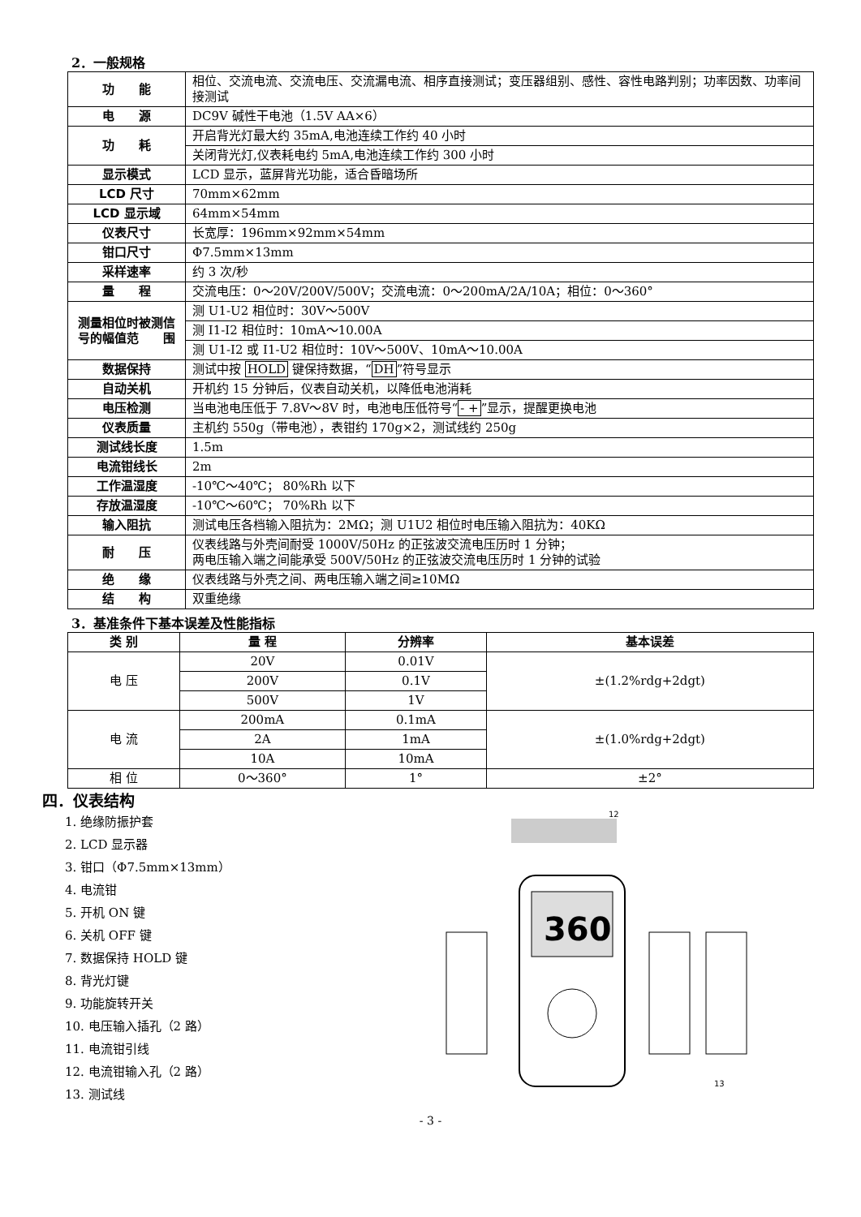2．一般规格
| 功 能 | 相位、交流电流、交流电压、交流漏电流、相序直接测试；变压器组别、感性、容性电路判别；功率因数、功率间接测试 |
| 电 源 | DC9V 碱性干电池（1.5V AA×6） |
| 功 耗 | 开启背光灯最大约 35mA,电池连续工作约 40 小时 |
| | 关闭背光灯,仪表耗电约 5mA,电池连续工作约 300 小时 |
| 显示模式 | LCD 显示，蓝屏背光功能，适合昏暗场所 |
| LCD 尺寸 | 70mm×62mm |
| LCD 显示域 | 64mm×54mm |
| 仪表尺寸 | 长宽厚：196mm×92mm×54mm |
| 钳口尺寸 | Φ7.5mm×13mm |
| 采样速率 | 约 3 次/秒 |
| 量 程 | 交流电压：0～20V/200V/500V；交流电流：0～200mA/2A/10A；相位：0～360° |
| 测量相位时被测信号的幅值范 围 | 测 U1-U2 相位时：30V～500V |
| | 测 I1-I2 相位时：10mA～10.00A |
| | 测 U1-I2 或 I1-U2 相位时：10V～500V、10mA～10.00A |
| 数据保持 | 测试中按 HOLD 键保持数据，“ DH ”符号显示 |
| 自动关机 | 开机约 15 分钟后，仪表自动关机，以降低电池消耗 |
| 电压检测 | 当电池电压低于 7.8V～8V 时，电池电压低符号“ - + ”显示，提醒更换电池 |
| 仪表质量 | 主机约 550g（带电池），表钳约 170g×2，测试线约 250g |
| 测试线长度 | 1.5m |
| 电流钳线长 | 2m |
| 工作温湿度 | -10℃～40℃； 80%Rh 以下 |
| 存放温湿度 | -10℃～60℃； 70%Rh 以下 |
| 输入阻抗 | 测试电压各档输入阻抗为：2MΩ；测 U1U2 相位时电压输入阻抗为：40KΩ |
| 耐 压 | 仪表线路与外壳间耐受 1000V/50Hz 的正弦波交流电压历时 1 分钟； 两电压输入端之间能承受 500V/50Hz 的正弦波交流电压历时 1 分钟的试验 |
| 绝 缘 | 仪表线路与外壳之间、两电压输入端之间≥10MΩ |
| 结 构 | 双重绝缘 |
3．基准条件下基本误差及性能指标
| 类 别 | 量 程 | 分辨率 | 基本误差 |
| --- | --- | --- | --- |
| 电 压 | 20V | 0.01V | ±(1.2%rdg+2dgt) |
| | 200V | 0.1V | |
| | 500V | 1V | |
| 电 流 | 200mA | 0.1mA | ±(1.0%rdg+2dgt) |
| | 2A | 1mA | |
| | 10A | 10mA | |
| 相 位 | 0～360° | 1° | ±2° |
四．仪表结构
1. 绝缘防振护套
2. LCD 显示器
3. 钳口（Φ7.5mm×13mm）
4. 电流钳
5. 开机 ON 键
6. 关机 OFF 键
7. 数据保持 HOLD 键
8. 背光灯键
9. 功能旋转开关
10. 电压输入插孔（2 路）
11. 电流钳引线
12. 电流钳输入孔（2 路）
13. 测试线
360
12
13
- 3 -